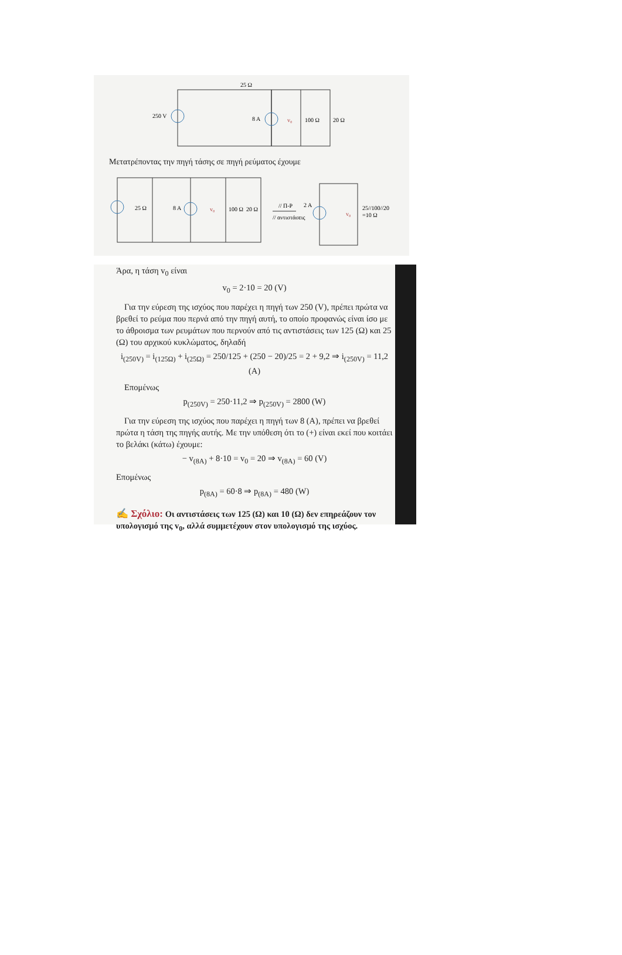25 Ω
250 V
8 A
v₀
100 Ω
20 Ω
25 Ω
8 A
v₀
100 Ω
20 Ω
// Π-Ρ
// αντιστάσεις
2 A
v₀
25//100//20
=10 Ω
Μετατρέποντας την πηγή τάσης σε πηγή ρεύματος έχουμε
Άρα, η τάση v<sub>0</sub> είναι
v<sub>0</sub> = 2·10 = 20 (V)
Για την εύρεση της ισχύος που παρέχει η πηγή των 250 (V), πρέπει πρώτα να βρεθεί το ρεύμα που περνά από την πηγή αυτή, το οποίο προφανώς είναι ίσο με το άθροισμα των ρευμάτων που περνούν από τις αντιστάσεις των 125 (Ω) και 25 (Ω) του αρχικού κυκλώματος, δηλαδή
i<sub>(250V)</sub> = i<sub>(125Ω)</sub> + i<sub>(25Ω)</sub> = 250/125 + (250 − 20)/25 = 2 + 9,2 ⇒ i<sub>(250V)</sub> = 11,2 (A)
Επομένως
p<sub>(250V)</sub> = 250·11,2 ⇒ p<sub>(250V)</sub> = 2800 (W)
Για την εύρεση της ισχύος που παρέχει η πηγή των 8 (A), πρέπει να βρεθεί πρώτα η τάση της πηγής αυτής. Με την υπόθεση ότι το (+) είναι εκεί που κοιτάει το βελάκι (κάτω) έχουμε:
− v<sub>(8A)</sub> + 8·10 = v<sub>0</sub> = 20 ⇒ v<sub>(8A)</sub> = 60 (V)
Επομένως
p<sub>(8A)</sub> = 60·8 ⇒ p<sub>(8A)</sub> = 480 (W)
✍ Σχόλιο: Οι αντιστάσεις των 125 (Ω) και 10 (Ω) δεν επηρεάζουν τον υπολογισμό της v<sub>0</sub>, αλλά συμμετέχουν στον υπολογισμό της ισχύος.